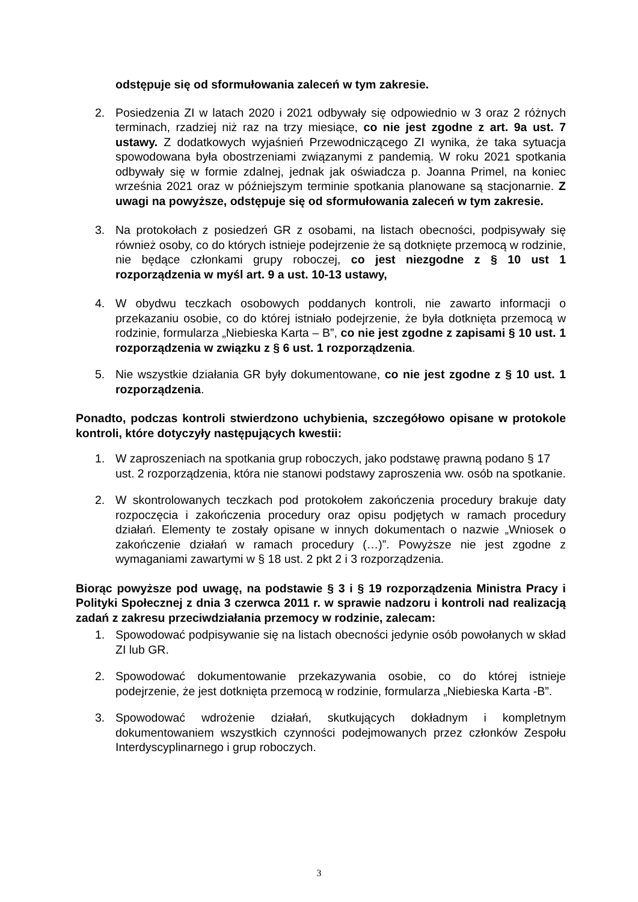odstępuje się od sformułowania zaleceń w tym zakresie.
2. Posiedzenia ZI w latach 2020 i 2021 odbywały się odpowiednio w 3 oraz 2 różnych terminach, rzadziej niż raz na trzy miesiące, co nie jest zgodne z art. 9a ust. 7 ustawy. Z dodatkowych wyjaśnień Przewodniczącego ZI wynika, że taka sytuacja spowodowana była obostrzeniami związanymi z pandemią. W roku 2021 spotkania odbywały się w formie zdalnej, jednak jak oświadcza p. Joanna Primel, na koniec września 2021 oraz w późniejszym terminie spotkania planowane są stacjonarnie. Z uwagi na powyższe, odstępuje się od sformułowania zaleceń w tym zakresie.
3. Na protokołach z posiedzeń GR z osobami, na listach obecności, podpisywały się również osoby, co do których istnieje podejrzenie że są dotknięte przemocą w rodzinie, nie będące członkami grupy roboczej, co jest niezgodne z § 10 ust 1 rozporządzenia w myśl art. 9 a ust. 10-13 ustawy,
4. W obydwu teczkach osobowych poddanych kontroli, nie zawarto informacji o przekazaniu osobie, co do której istniało podejrzenie, że była dotknięta przemocą w rodzinie, formularza „Niebieska Karta – B”, co nie jest zgodne z zapisami § 10 ust. 1 rozporządzenia w związku z § 6 ust. 1 rozporządzenia.
5. Nie wszystkie działania GR były dokumentowane, co nie jest zgodne z § 10 ust. 1 rozporządzenia.
Ponadto, podczas kontroli stwierdzono uchybienia, szczegółowo opisane w protokole kontroli, które dotyczyły następujących kwestii:
1. W zaproszeniach na spotkania grup roboczych, jako podstawę prawną podano § 17 ust. 2 rozporządzenia, która nie stanowi podstawy zaproszenia ww. osób na spotkanie.
2. W skontrolowanych teczkach pod protokołem zakończenia procedury brakuje daty rozpoczęcia i zakończenia procedury oraz opisu podjętych w ramach procedury działań. Elementy te zostały opisane w innych dokumentach o nazwie „Wniosek o zakończenie działań w ramach procedury (…)”. Powyższe nie jest zgodne z wymaganiami zawartymi w § 18 ust. 2 pkt 2 i 3 rozporządzenia.
Biorąc powyższe pod uwagę, na podstawie § 3 i § 19 rozporządzenia Ministra Pracy i Polityki Społecznej z dnia 3 czerwca 2011 r. w sprawie nadzoru i kontroli nad realizacją zadań z zakresu przeciwdziałania przemocy w rodzinie, zalecam:
1. Spowodować podpisywanie się na listach obecności jedynie osób powołanych w skład ZI lub GR.
2. Spowodować dokumentowanie przekazywania osobie, co do której istnieje podejrzenie, że jest dotknięta przemocą w rodzinie, formularza „Niebieska Karta -B”.
3. Spowodować wdrożenie działań, skutkujących dokładnym i kompletnym dokumentowaniem wszystkich czynności podejmowanych przez członków Zespołu Interdyscyplinarnego i grup roboczych.
3